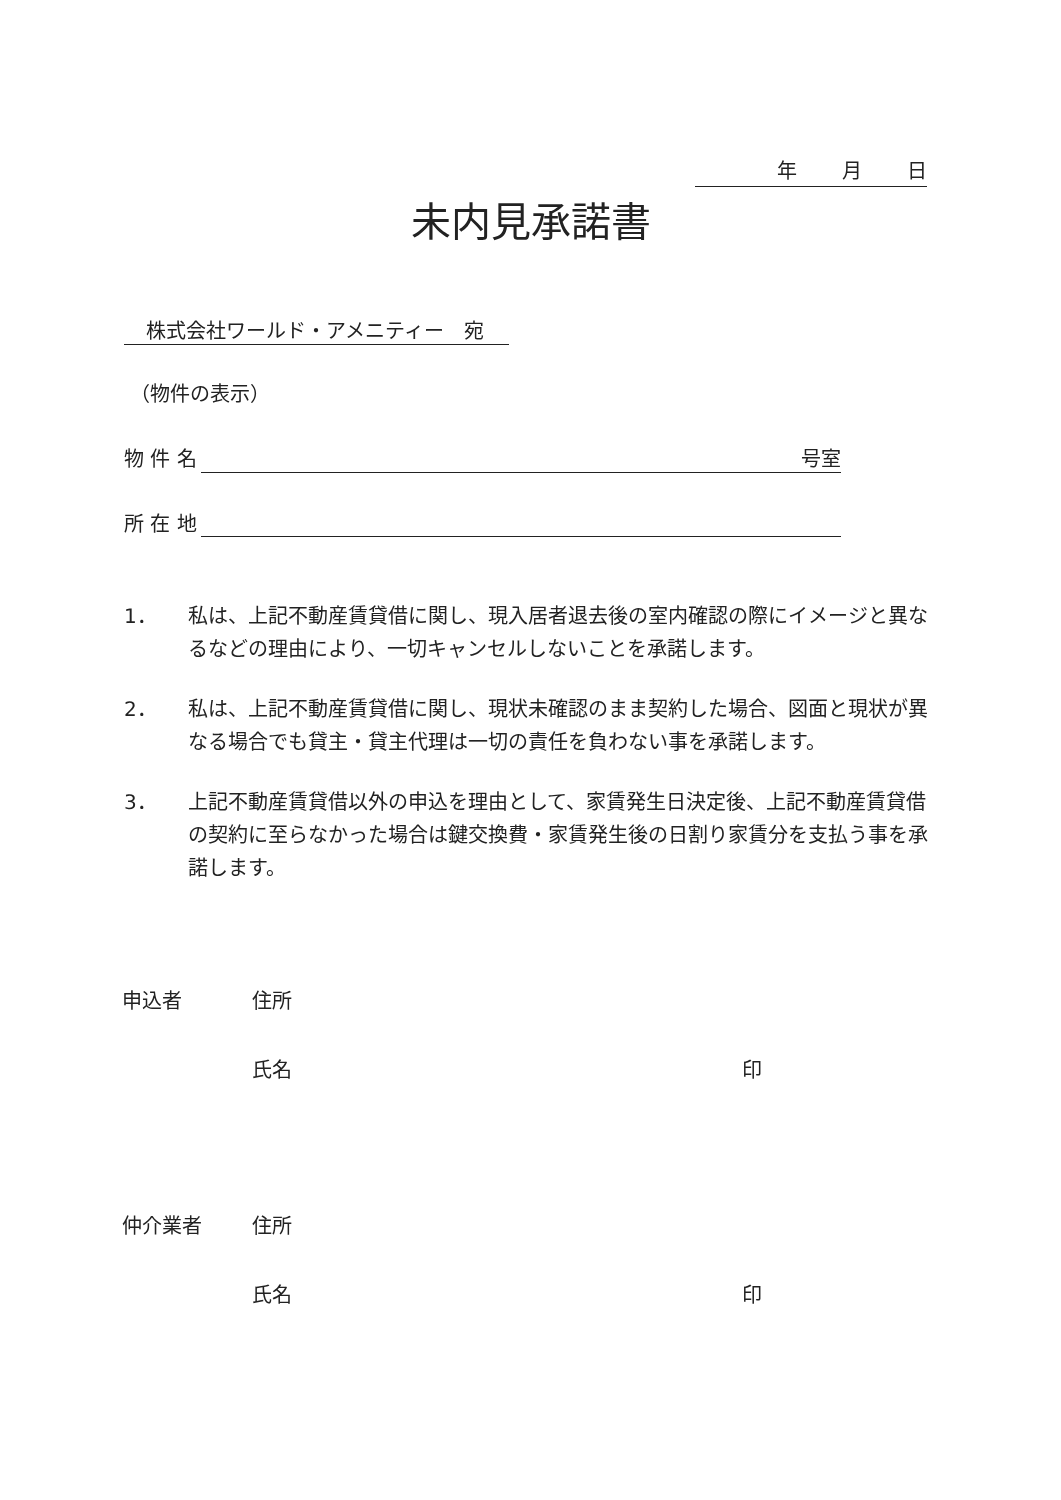年 月 日
未内見承諾書
株式会社ワールド・アメニティー　宛
（物件の表示）
物 件 名 号室
所 在 地
1． 私は、上記不動産賃貸借に関し、現入居者退去後の室内確認の際にイメージと異なるなどの理由により、一切キャンセルしないことを承諾します。
2． 私は、上記不動産賃貸借に関し、現状未確認のまま契約した場合、図面と現状が異なる場合でも貸主・貸主代理は一切の責任を負わない事を承諾します。
3． 上記不動産賃貸借以外の申込を理由として、家賃発生日決定後、上記不動産賃貸借の契約に至らなかった場合は鍵交換費・家賃発生後の日割り家賃分を支払う事を承諾します。
申込者 住所
氏名 印
仲介業者 住所
氏名 印